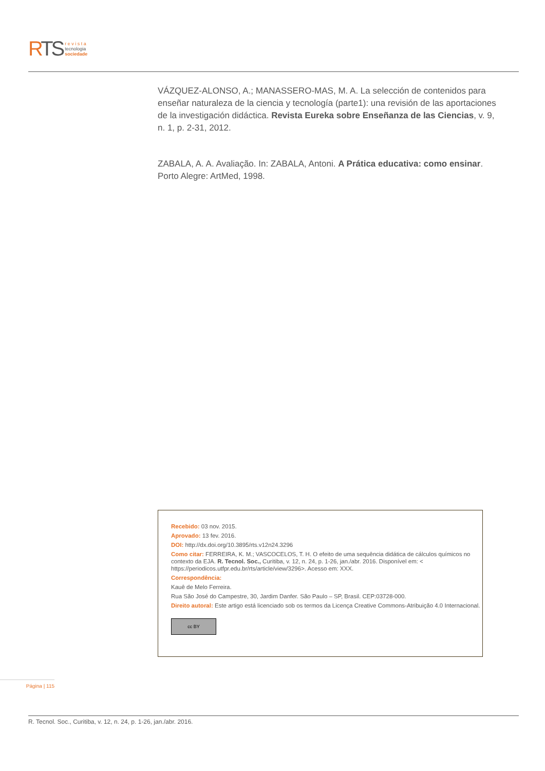RTS
r e v i s t a
tecnologia
sociedade
VÁZQUEZ-ALONSO, A.; MANASSERO-MAS, M. A. La selección de contenidos para enseñar naturaleza de la ciencia y tecnología (parte1): una revisión de las aportaciones de la investigación didáctica. Revista Eureka sobre Enseñanza de las Ciencias, v. 9, n. 1, p. 2-31, 2012.
ZABALA, A. A. Avaliação. In: ZABALA, Antoni. A Prática educativa: como ensinar. Porto Alegre: ArtMed, 1998.
Recebido: 03 nov. 2015.
Aprovado: 13 fev. 2016.
DOI: http://dx.doi.org/10.3895/rts.v12n24.3296
Como citar: FERREIRA, K. M.; VASCOCELOS, T. H. O efeito de uma sequência didática de cálculos químicos no contexto da EJA. R. Tecnol. Soc., Curitiba, v. 12, n. 24, p. 1-26, jan./abr. 2016. Disponível em: < https://periodicos.utfpr.edu.br/rts/article/view/3296>. Acesso em: XXX.
Correspondência:
Kauê de Melo Ferreira.
Rua São José do Campestre, 30, Jardim Danfer. São Paulo – SP, Brasil. CEP:03728-000.
Direito autoral: Este artigo está licenciado sob os termos da Licença Creative Commons-Atribuição 4.0 Internacional.
cc BY
Página | 115
R. Tecnol. Soc., Curitiba, v. 12, n. 24, p. 1-26, jan./abr. 2016.